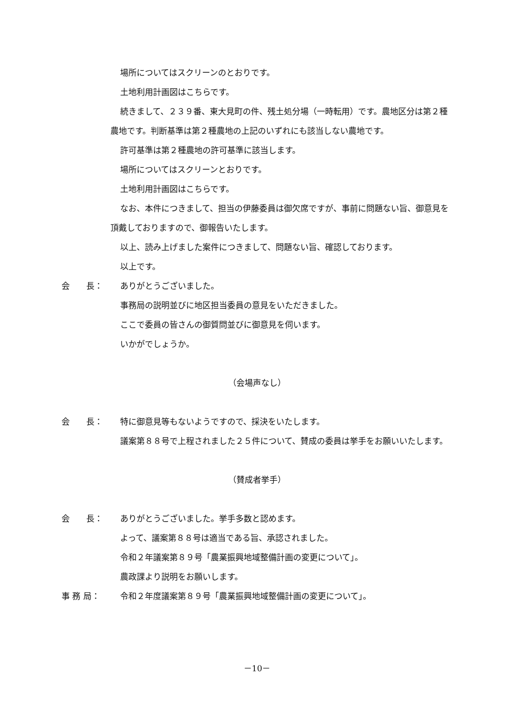場所についてはスクリーンのとおりです。
土地利用計画図はこちらです。
続きまして、２３９番、東大見町の件、残土処分場（一時転用）です。農地区分は第２種農地です。判断基準は第２種農地の上記のいずれにも該当しない農地です。
許可基準は第２種農地の許可基準に該当します。
場所についてはスクリーンとおりです。
土地利用計画図はこちらです。
なお、本件につきまして、担当の伊藤委員は御欠席ですが、事前に問題ない旨、御意見を頂戴しておりますので、御報告いたします。
以上、読み上げました案件につきまして、問題ない旨、確認しております。
以上です。
会　　長： ありがとうございました。
事務局の説明並びに地区担当委員の意見をいただきました。
ここで委員の皆さんの御質問並びに御意見を伺います。
いかがでしょうか。
（会場声なし）
会　　長： 特に御意見等もないようですので、採決をいたします。
議案第８８号で上程されました２５件について、賛成の委員は挙手をお願いいたします。
（賛成者挙手）
会　　長： ありがとうございました。挙手多数と認めます。
よって、議案第８８号は適当である旨、承認されました。
令和２年議案第８９号「農業振興地域整備計画の変更について」。
農政課より説明をお願いします。
事 務 局： 令和２年度議案第８９号「農業振興地域整備計画の変更について」。
－10－